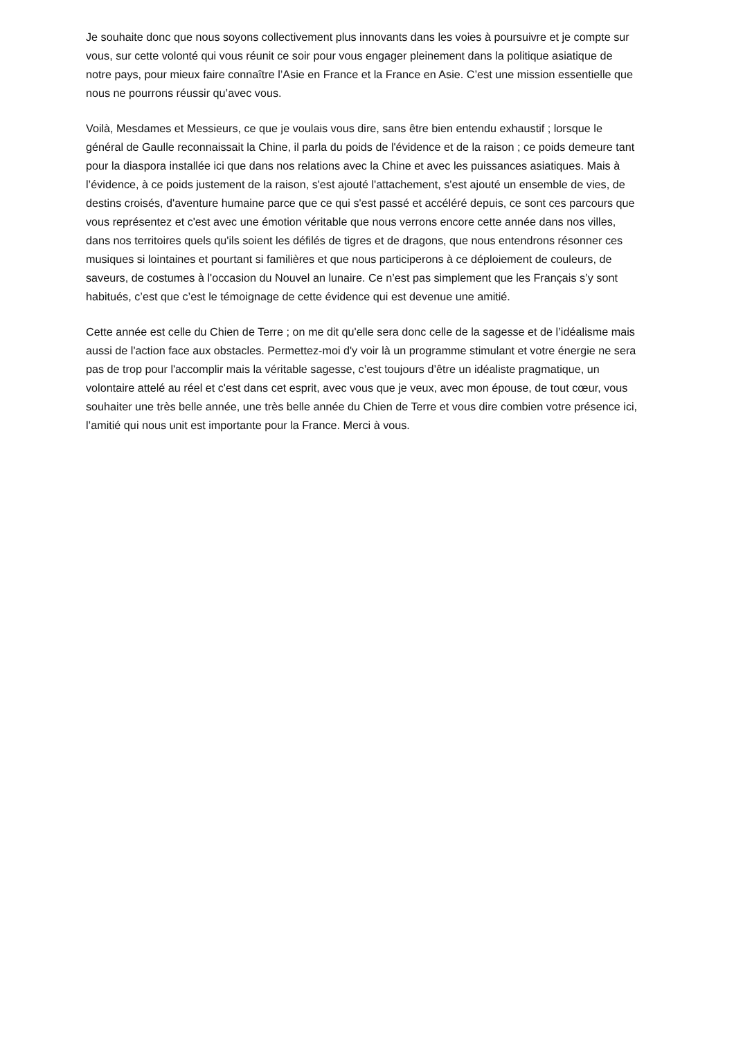Je souhaite donc que nous soyons collectivement plus innovants dans les voies à poursuivre et je compte sur vous, sur cette volonté qui vous réunit ce soir pour vous engager pleinement dans la politique asiatique de notre pays, pour mieux faire connaître l’Asie en France et la France en Asie. C’est une mission essentielle que nous ne pourrons réussir qu’avec vous.
Voilà, Mesdames et Messieurs, ce que je voulais vous dire, sans être bien entendu exhaustif ; lorsque le général de Gaulle reconnaissait la Chine, il parla du poids de l'évidence et de la raison ; ce poids demeure tant pour la diaspora installée ici que dans nos relations avec la Chine et avec les puissances asiatiques. Mais à l’évidence, à ce poids justement de la raison, s'est ajouté l'attachement, s'est ajouté un ensemble de vies, de destins croisés, d'aventure humaine parce que ce qui s'est passé et accéléré depuis, ce sont ces parcours que vous représentez et c'est avec une émotion véritable que nous verrons encore cette année dans nos villes, dans nos territoires quels qu'ils soient les défilés de tigres et de dragons, que nous entendrons résonner ces musiques si lointaines et pourtant si familières et que nous participerons à ce déploiement de couleurs, de saveurs, de costumes à l'occasion du Nouvel an lunaire. Ce n’est pas simplement que les Français s’y sont habitués, c’est que c’est le témoignage de cette évidence qui est devenue une amitié.
Cette année est celle du Chien de Terre ; on me dit qu'elle sera donc celle de la sagesse et de l’idéalisme mais aussi de l'action face aux obstacles. Permettez-moi d'y voir là un programme stimulant et votre énergie ne sera pas de trop pour l'accomplir mais la véritable sagesse, c’est toujours d’être un idéaliste pragmatique, un volontaire attelé au réel et c'est dans cet esprit, avec vous que je veux, avec mon épouse, de tout cœur, vous souhaiter une très belle année, une très belle année du Chien de Terre et vous dire combien votre présence ici, l’amitié qui nous unit est importante pour la France. Merci à vous.